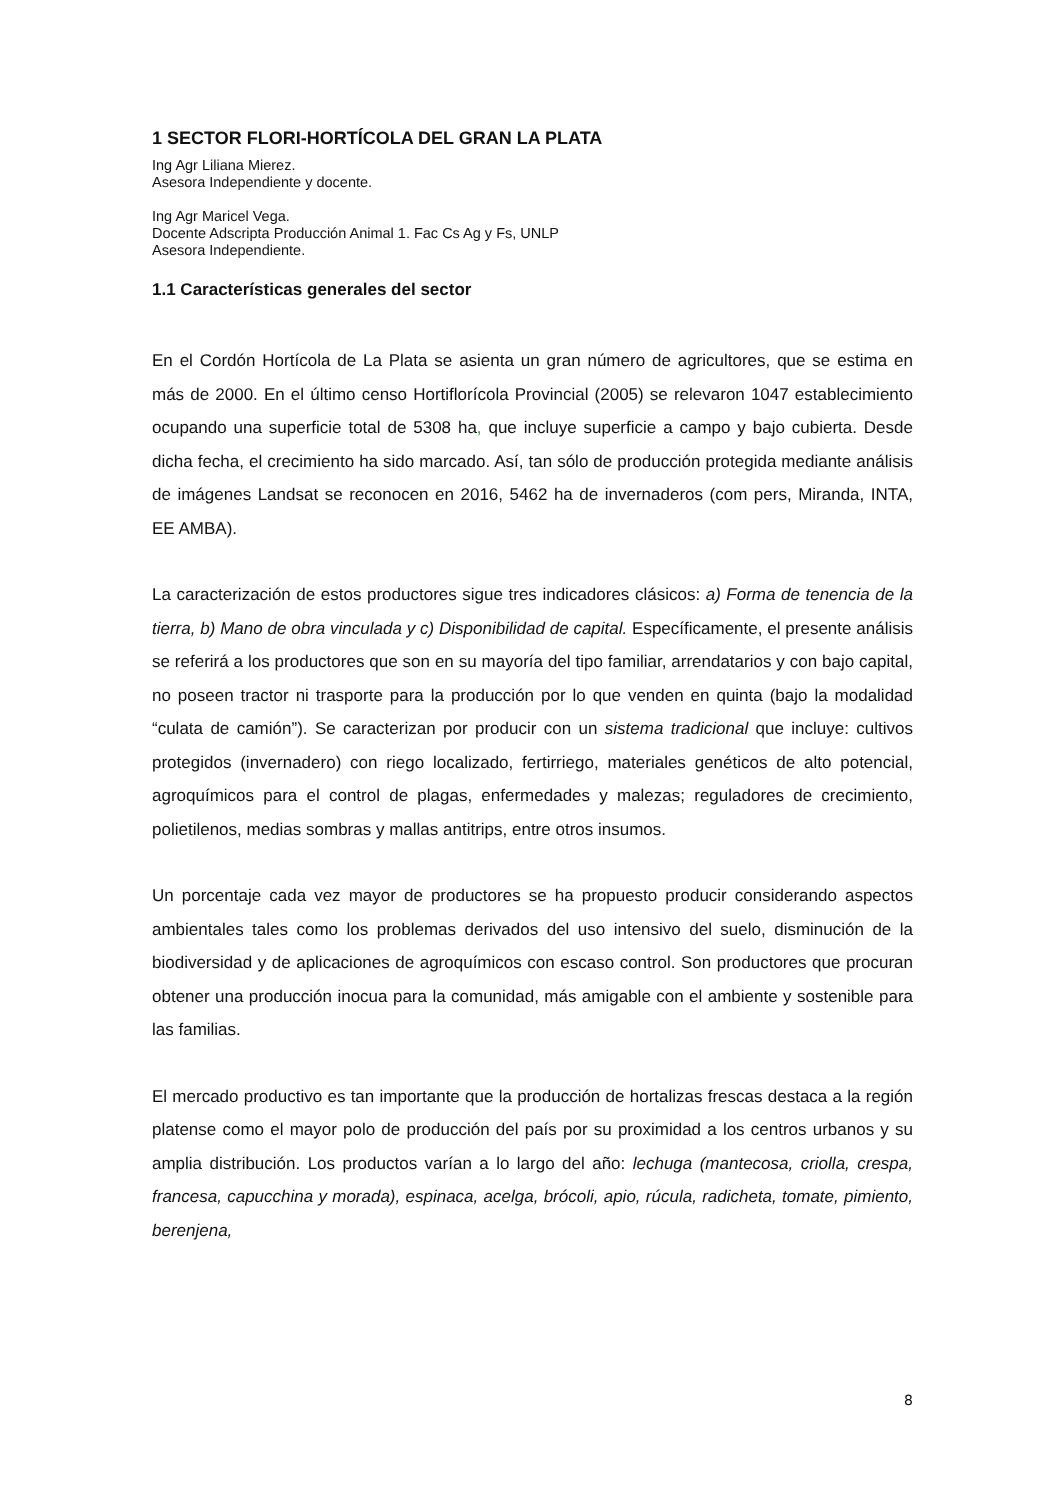1 SECTOR FLORI-HORTÍCOLA DEL GRAN LA PLATA
Ing Agr Liliana Mierez.
Asesora Independiente y docente.
Ing Agr Maricel Vega.
Docente Adscripta Producción Animal 1. Fac Cs Ag y Fs, UNLP
Asesora Independiente.
1.1 Características generales del sector
En el Cordón Hortícola de La Plata se asienta un gran número de agricultores, que se estima en más de 2000. En el último censo Hortiflorícola Provincial (2005) se relevaron 1047 establecimiento ocupando una superficie total de 5308 ha, que incluye superficie a campo y bajo cubierta. Desde dicha fecha, el crecimiento ha sido marcado. Así, tan sólo de producción protegida mediante análisis de imágenes Landsat se reconocen en 2016, 5462 ha de invernaderos (com pers, Miranda, INTA, EE AMBA).
La caracterización de estos productores sigue tres indicadores clásicos: a) Forma de tenencia de la tierra, b) Mano de obra vinculada y c) Disponibilidad de capital. Específicamente, el presente análisis se referirá a los productores que son en su mayoría del tipo familiar, arrendatarios y con bajo capital, no poseen tractor ni trasporte para la producción por lo que venden en quinta (bajo la modalidad “culata de camión”). Se caracterizan por producir con un sistema tradicional que incluye: cultivos protegidos (invernadero) con riego localizado, fertirriego, materiales genéticos de alto potencial, agroquímicos para el control de plagas, enfermedades y malezas; reguladores de crecimiento, polietilenos, medias sombras y mallas antitrips, entre otros insumos.
Un porcentaje cada vez mayor de productores se ha propuesto producir considerando aspectos ambientales tales como los problemas derivados del uso intensivo del suelo, disminución de la biodiversidad y de aplicaciones de agroquímicos con escaso control. Son productores que procuran obtener una producción inocua para la comunidad, más amigable con el ambiente y sostenible para las familias.
El mercado productivo es tan importante que la producción de hortalizas frescas destaca a la región platense como el mayor polo de producción del país por su proximidad a los centros urbanos y su amplia distribución. Los productos varían a lo largo del año: lechuga (mantecosa, criolla, crespa, francesa, capucchina y morada), espinaca, acelga, brócoli, apio, rúcula, radicheta, tomate, pimiento, berenjena,
8